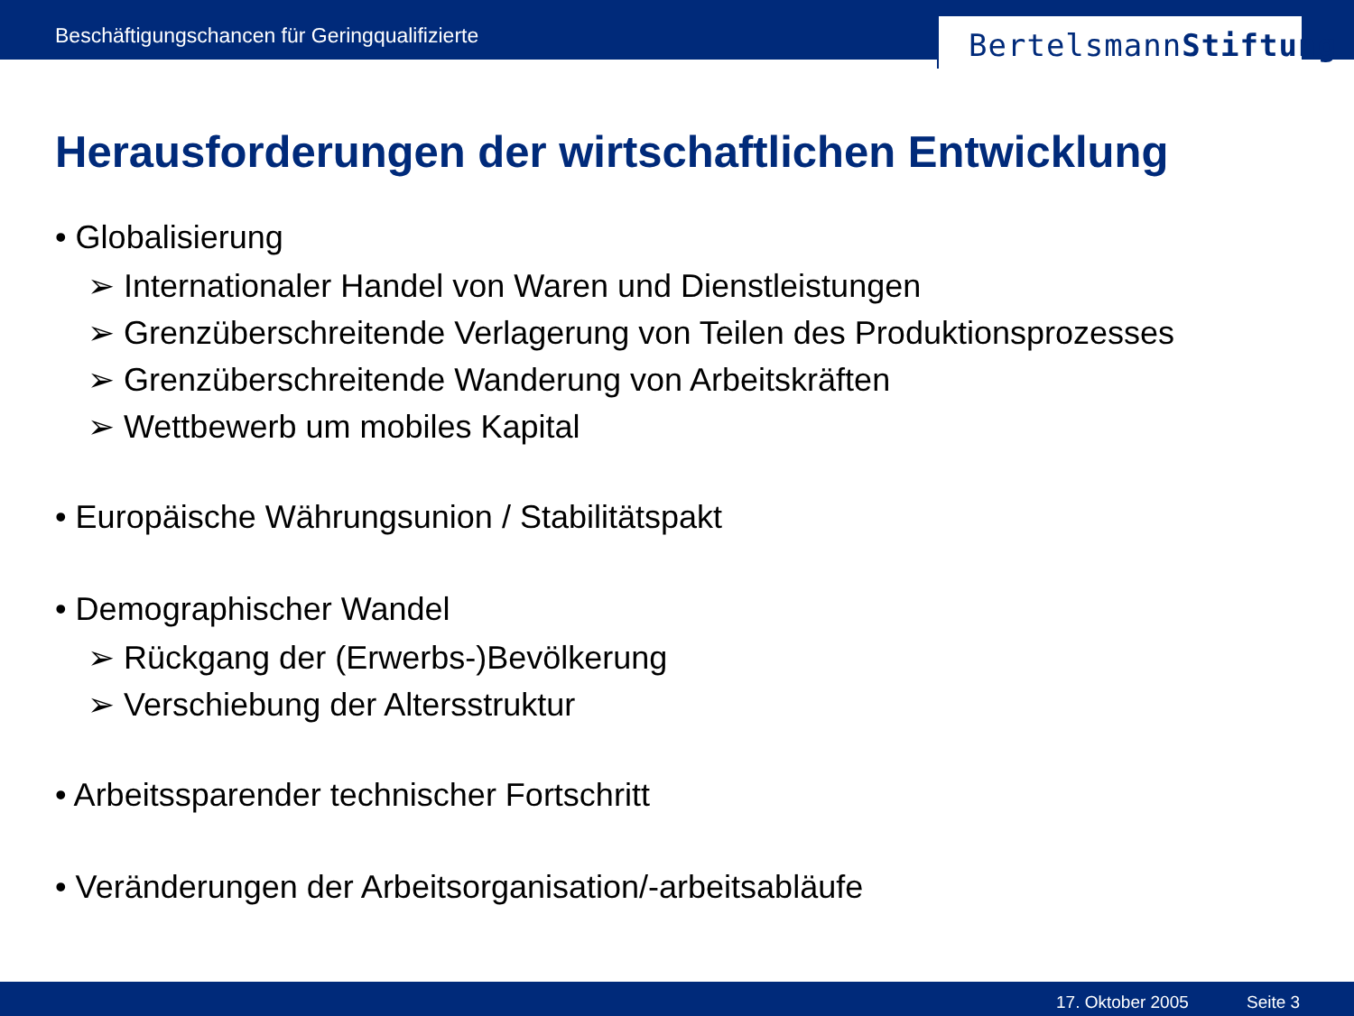Beschäftigungschancen für Geringqualifizierte
BertelsmannStiftung
Herausforderungen der wirtschaftlichen Entwicklung
• Globalisierung
➢ Internationaler Handel von Waren und Dienstleistungen
➢ Grenzüberschreitende Verlagerung von Teilen des Produktionsprozesses
➢ Grenzüberschreitende Wanderung von Arbeitskräften
➢ Wettbewerb um mobiles Kapital
• Europäische Währungsunion / Stabilitätspakt
• Demographischer Wandel
➢ Rückgang der (Erwerbs-)Bevölkerung
➢ Verschiebung der Altersstruktur
• Arbeitssparender technischer Fortschritt
• Veränderungen der Arbeitsorganisation/-arbeitsabläufe
17. Oktober 2005 Seite 3